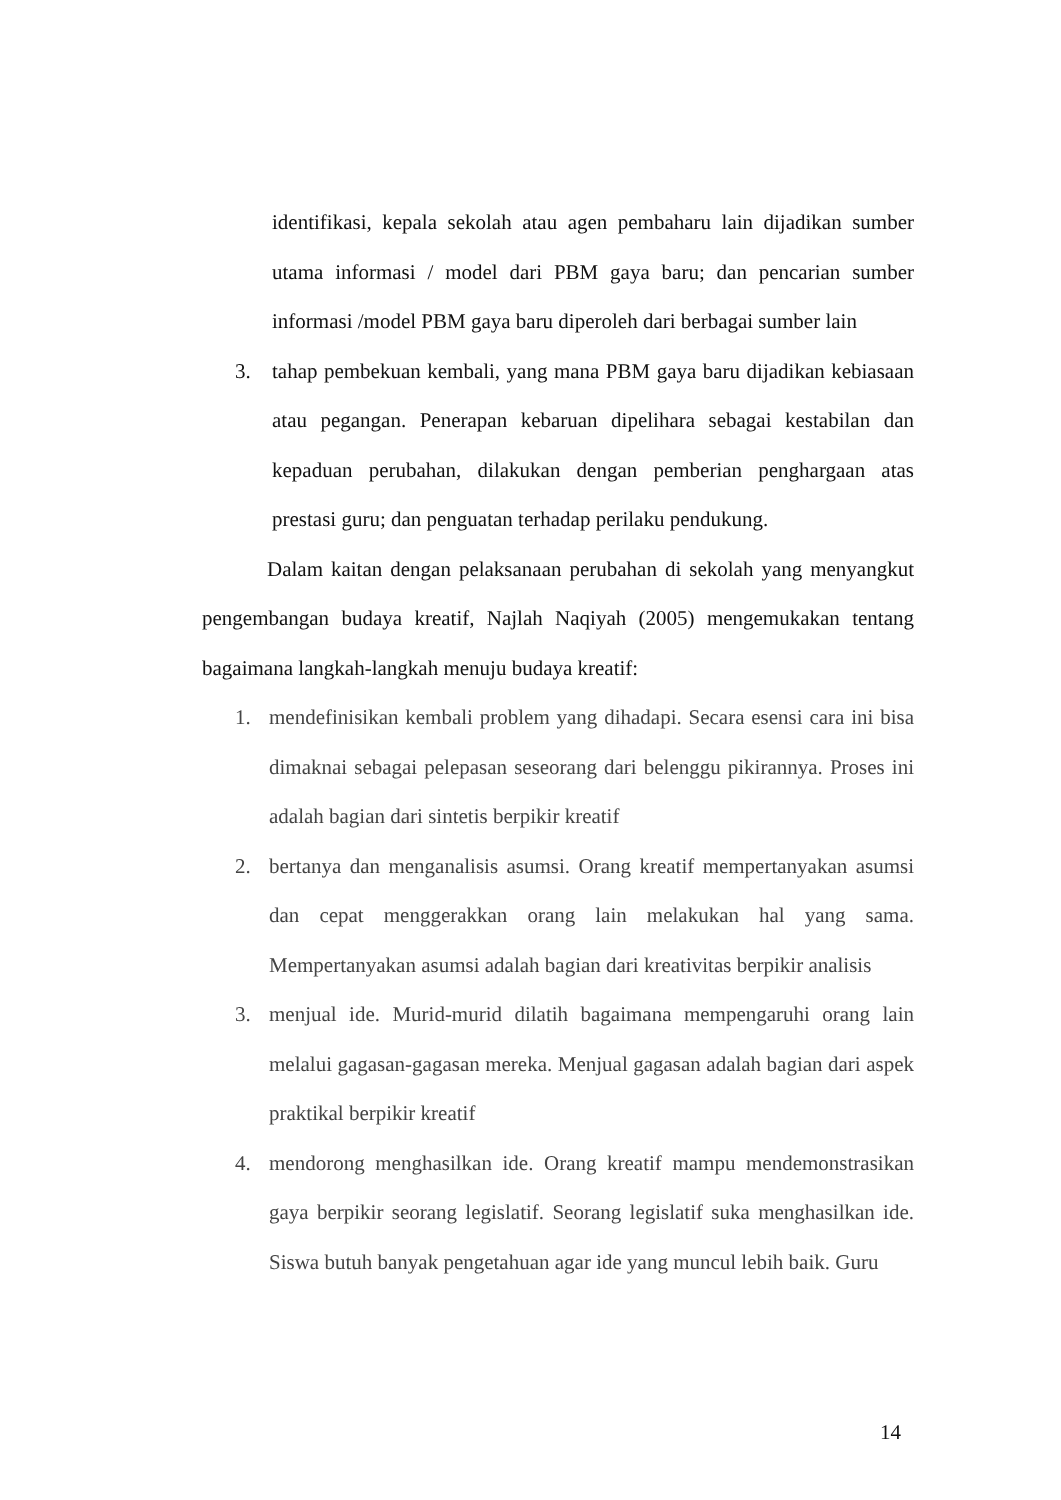identifikasi, kepala sekolah atau agen pembaharu lain dijadikan sumber utama informasi / model dari PBM gaya baru; dan pencarian sumber informasi /model PBM gaya baru diperoleh dari berbagai sumber lain
3. tahap pembekuan kembali, yang mana PBM gaya baru dijadikan kebiasaan atau pegangan. Penerapan kebaruan dipelihara sebagai kestabilan dan kepaduan perubahan, dilakukan dengan pemberian penghargaan atas prestasi guru; dan penguatan terhadap perilaku pendukung.
Dalam kaitan dengan pelaksanaan perubahan di sekolah yang menyangkut pengembangan budaya kreatif, Najlah Naqiyah (2005) mengemukakan tentang bagaimana langkah-langkah menuju budaya kreatif:
1. mendefinisikan kembali problem yang dihadapi. Secara esensi cara ini bisa dimaknai sebagai pelepasan seseorang dari belenggu pikirannya. Proses ini adalah bagian dari sintetis berpikir kreatif
2. bertanya dan menganalisis asumsi. Orang kreatif mempertanyakan asumsi dan cepat menggerakkan orang lain melakukan hal yang sama. Mempertanyakan asumsi adalah bagian dari kreativitas berpikir analisis
3. menjual ide. Murid-murid dilatih bagaimana mempengaruhi orang lain melalui gagasan-gagasan mereka. Menjual gagasan adalah bagian dari aspek praktikal berpikir kreatif
4. mendorong menghasilkan ide. Orang kreatif mampu mendemonstrasikan gaya berpikir seorang legislatif. Seorang legislatif suka menghasilkan ide. Siswa butuh banyak pengetahuan agar ide yang muncul lebih baik. Guru
14